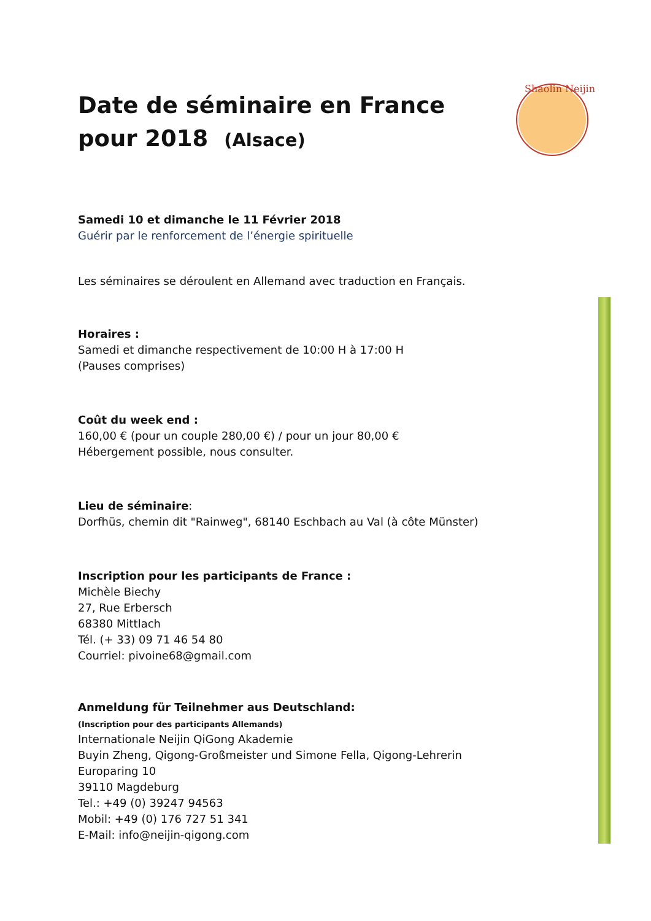Shaolin Neijin
Date de séminaire en France
pour 2018 (Alsace)
Samedi 10 et dimanche le 11 Février 2018
Guérir par le renforcement de l’énergie spirituelle
Les séminaires se déroulent en Allemand avec traduction en Français.
Horaires :
Samedi et dimanche respectivement de 10:00 H à 17:00 H
(Pauses comprises)
Coût du week end :
160,00 € (pour un couple 280,00 €) / pour un jour 80,00 €
Hébergement possible, nous consulter.
Lieu de séminaire:
Dorfhüs, chemin dit "Rainweg", 68140 Eschbach au Val (à côte Münster)
Inscription pour les participants de France :
Michèle Biechy
27, Rue Erbersch
68380 Mittlach
Tél. (+ 33) 09 71 46 54 80
Courriel: pivoine68@gmail.com
Anmeldung für Teilnehmer aus Deutschland:
(Inscription pour des participants Allemands)
Internationale Neijin QiGong Akademie
Buyin Zheng, Qigong-Großmeister und Simone Fella, Qigong-Lehrerin
Europaring 10
39110 Magdeburg
Tel.: +49 (0) 39247 94563
Mobil: +49 (0) 176 727 51 341
E-Mail: info@neijin-qigong.com